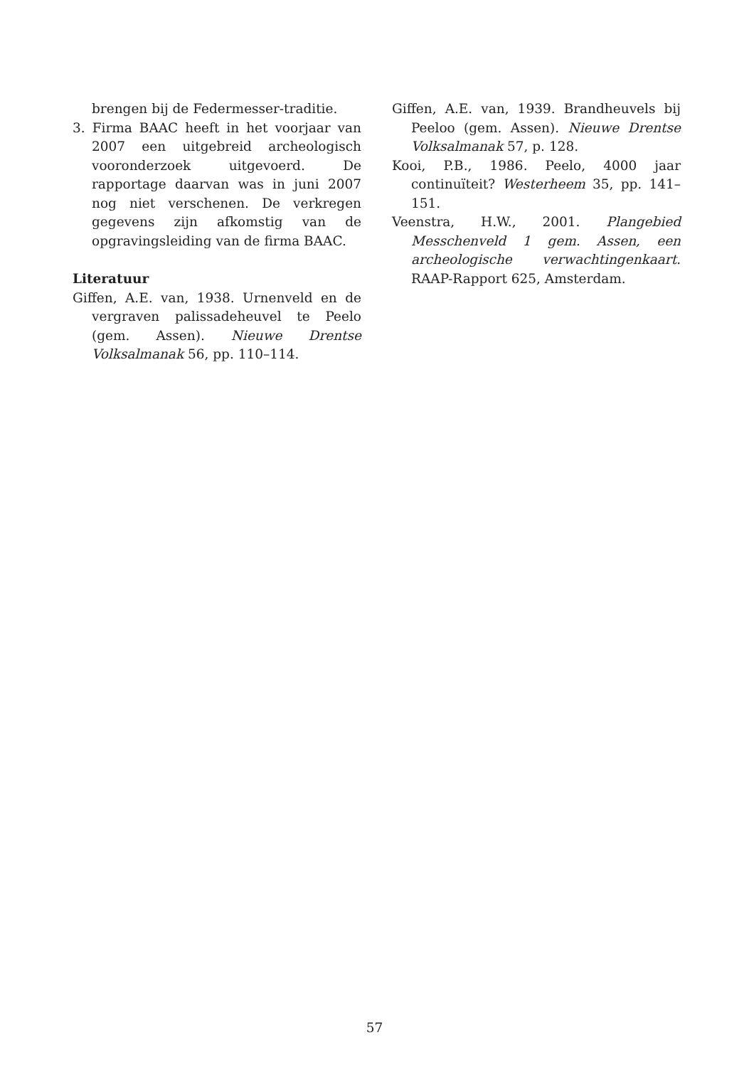brengen bij de Federmesser-traditie.
3. Firma BAAC heeft in het voorjaar van 2007 een uitgebreid archeologisch vooronderzoek uitgevoerd. De rapportage daarvan was in juni 2007 nog niet verschenen. De verkregen gegevens zijn afkomstig van de opgravingsleiding van de firma BAAC.
Literatuur
Giffen, A.E. van, 1938. Urnenveld en de vergraven palissadeheuvel te Peelo (gem. Assen). Nieuwe Drentse Volksalmanak 56, pp. 110–114.
Giffen, A.E. van, 1939. Brandheuvels bij Peeloo (gem. Assen). Nieuwe Drentse Volksalmanak 57, p. 128.
Kooi, P.B., 1986. Peelo, 4000 jaar continuïteit? Westerheem 35, pp. 141–151.
Veenstra, H.W., 2001. Plangebied Messchenveld 1 gem. Assen, een archeologische verwachtingenkaart. RAAP-Rapport 625, Amsterdam.
57